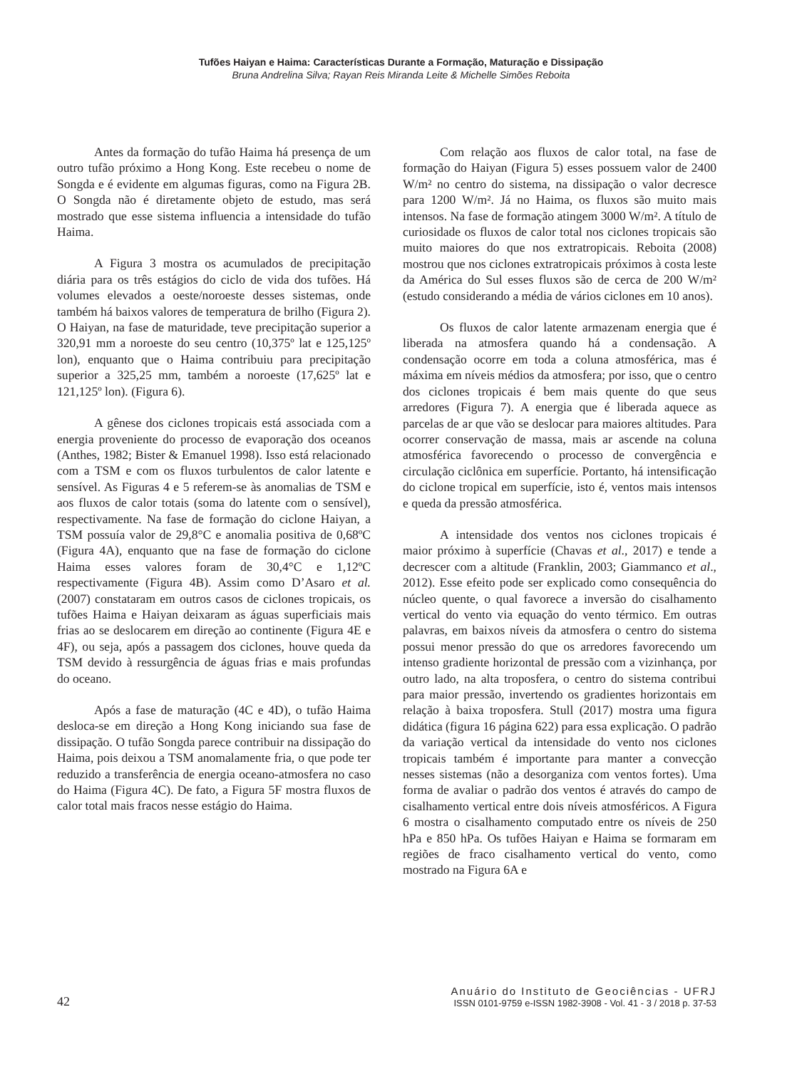Tufões Haiyan e Haima: Características Durante a Formação, Maturação e Dissipação
Bruna Andrelina Silva; Rayan Reis Miranda Leite & Michelle Simões Reboita
Antes da formação do tufão Haima há presença de um outro tufão próximo a Hong Kong. Este recebeu o nome de Songda e é evidente em algumas figuras, como na Figura 2B. O Songda não é diretamente objeto de estudo, mas será mostrado que esse sistema influencia a intensidade do tufão Haima.
A Figura 3 mostra os acumulados de precipitação diária para os três estágios do ciclo de vida dos tufões. Há volumes elevados a oeste/noroeste desses sistemas, onde também há baixos valores de temperatura de brilho (Figura 2). O Haiyan, na fase de maturidade, teve precipitação superior a 320,91 mm a noroeste do seu centro (10,375º lat e 125,125º lon), enquanto que o Haima contribuiu para precipitação superior a 325,25 mm, também a noroeste (17,625º lat e 121,125º lon). (Figura 6).
A gênese dos ciclones tropicais está associada com a energia proveniente do processo de evaporação dos oceanos (Anthes, 1982; Bister & Emanuel 1998). Isso está relacionado com a TSM e com os fluxos turbulentos de calor latente e sensível. As Figuras 4 e 5 referem-se às anomalias de TSM e aos fluxos de calor totais (soma do latente com o sensível), respectivamente. Na fase de formação do ciclone Haiyan, a TSM possuía valor de 29,8°C e anomalia positiva de 0,68ºC (Figura 4A), enquanto que na fase de formação do ciclone Haima esses valores foram de 30,4°C e 1,12ºC respectivamente (Figura 4B). Assim como D’Asaro et al. (2007) constataram em outros casos de ciclones tropicais, os tufões Haima e Haiyan deixaram as águas superficiais mais frias ao se deslocarem em direção ao continente (Figura 4E e 4F), ou seja, após a passagem dos ciclones, houve queda da TSM devido à ressurgência de águas frias e mais profundas do oceano.
Após a fase de maturação (4C e 4D), o tufão Haima desloca-se em direção a Hong Kong iniciando sua fase de dissipação. O tufão Songda parece contribuir na dissipação do Haima, pois deixou a TSM anomalamente fria, o que pode ter reduzido a transferência de energia oceano-atmosfera no caso do Haima (Figura 4C). De fato, a Figura 5F mostra fluxos de calor total mais fracos nesse estágio do Haima.
Com relação aos fluxos de calor total, na fase de formação do Haiyan (Figura 5) esses possuem valor de 2400 W/m² no centro do sistema, na dissipação o valor decresce para 1200 W/m². Já no Haima, os fluxos são muito mais intensos. Na fase de formação atingem 3000 W/m². A título de curiosidade os fluxos de calor total nos ciclones tropicais são muito maiores do que nos extratropicais. Reboita (2008) mostrou que nos ciclones extratropicais próximos à costa leste da América do Sul esses fluxos são de cerca de 200 W/m² (estudo considerando a média de vários ciclones em 10 anos).
Os fluxos de calor latente armazenam energia que é liberada na atmosfera quando há a condensação. A condensação ocorre em toda a coluna atmosférica, mas é máxima em níveis médios da atmosfera; por isso, que o centro dos ciclones tropicais é bem mais quente do que seus arredores (Figura 7). A energia que é liberada aquece as parcelas de ar que vão se deslocar para maiores altitudes. Para ocorrer conservação de massa, mais ar ascende na coluna atmosférica favorecendo o processo de convergência e circulação ciclônica em superfície. Portanto, há intensificação do ciclone tropical em superfície, isto é, ventos mais intensos e queda da pressão atmosférica.
A intensidade dos ventos nos ciclones tropicais é maior próximo à superfície (Chavas et al., 2017) e tende a decrescer com a altitude (Franklin, 2003; Giammanco et al., 2012). Esse efeito pode ser explicado como consequência do núcleo quente, o qual favorece a inversão do cisalhamento vertical do vento via equação do vento térmico. Em outras palavras, em baixos níveis da atmosfera o centro do sistema possui menor pressão do que os arredores favorecendo um intenso gradiente horizontal de pressão com a vizinhança, por outro lado, na alta troposfera, o centro do sistema contribui para maior pressão, invertendo os gradientes horizontais em relação à baixa troposfera. Stull (2017) mostra uma figura didática (figura 16 página 622) para essa explicação. O padrão da variação vertical da intensidade do vento nos ciclones tropicais também é importante para manter a convecção nesses sistemas (não a desorganiza com ventos fortes). Uma forma de avaliar o padrão dos ventos é através do campo de cisalhamento vertical entre dois níveis atmosféricos. A Figura 6 mostra o cisalhamento computado entre os níveis de 250 hPa e 850 hPa. Os tufões Haiyan e Haima se formaram em regiões de fraco cisalhamento vertical do vento, como mostrado na Figura 6A e
42
Anuário do Instituto de Geociências - UFRJ
ISSN 0101-9759 e-ISSN 1982-3908 - Vol. 41 - 3 / 2018 p. 37-53